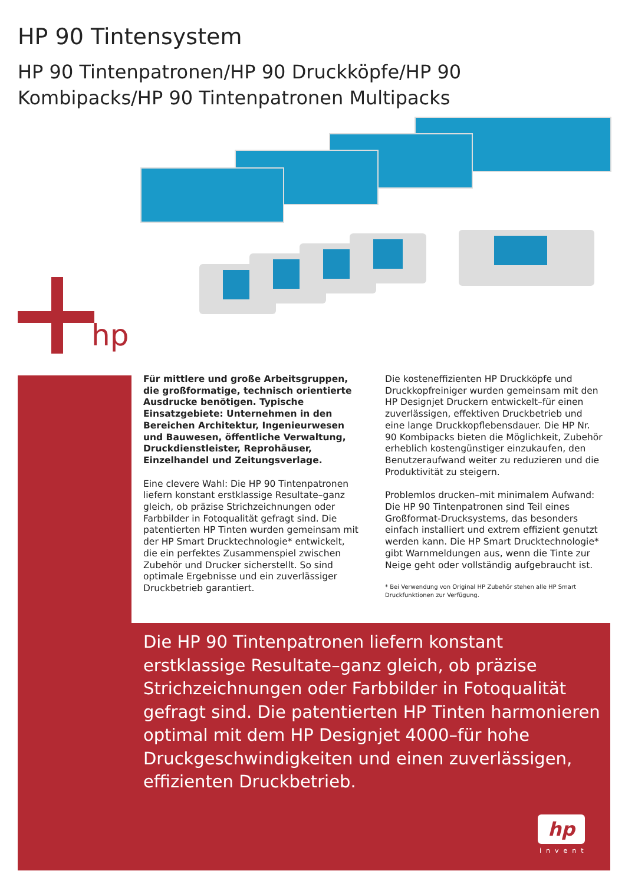HP 90 Tintensystem
HP 90 Tintenpatronen/HP 90 Druckköpfe/HP 90 Kombipacks/HP 90 Tintenpatronen Multipacks
hp
Für mittlere und große Arbeitsgruppen, die großformatige, technisch orientierte Ausdrucke benötigen. Typische Einsatzgebiete: Unternehmen in den Bereichen Architektur, Ingenieurwesen und Bauwesen, öffentliche Verwaltung, Druckdienstleister, Reprohäuser, Einzelhandel und Zeitungsverlage.
Eine clevere Wahl: Die HP 90 Tintenpatronen liefern konstant erstklassige Resultate–ganz gleich, ob präzise Strichzeichnungen oder Farbbilder in Fotoqualität gefragt sind. Die patentierten HP Tinten wurden gemeinsam mit der HP Smart Drucktechnologie* entwickelt, die ein perfektes Zusammenspiel zwischen Zubehör und Drucker sicherstellt. So sind optimale Ergebnisse und ein zuverlässiger Druckbetrieb garantiert.
Die kosteneffizienten HP Druckköpfe und Druckkopfreiniger wurden gemeinsam mit den HP Designjet Druckern entwickelt–für einen zuverlässigen, effektiven Druckbetrieb und eine lange Druckkopflebensdauer. Die HP Nr. 90 Kombipacks bieten die Möglichkeit, Zubehör erheblich kostengünstiger einzukaufen, den Benutzeraufwand weiter zu reduzieren und die Produktivität zu steigern.
Problemlos drucken–mit minimalem Aufwand: Die HP 90 Tintenpatronen sind Teil eines Großformat-Drucksystems, das besonders einfach installiert und extrem effizient genutzt werden kann. Die HP Smart Drucktechnologie* gibt Warnmeldungen aus, wenn die Tinte zur Neige geht oder vollständig aufgebraucht ist.
* Bei Verwendung von Original HP Zubehör stehen alle HP Smart Druckfunktionen zur Verfügung.
Die HP 90 Tintenpatronen liefern konstant erstklassige Resultate–ganz gleich, ob präzise Strichzeichnungen oder Farbbilder in Fotoqualität gefragt sind. Die patentierten HP Tinten harmonieren optimal mit dem HP Designjet 4000–für hohe Druckgeschwindigkeiten und einen zuverlässigen, effizienten Druckbetrieb.
hp
invent